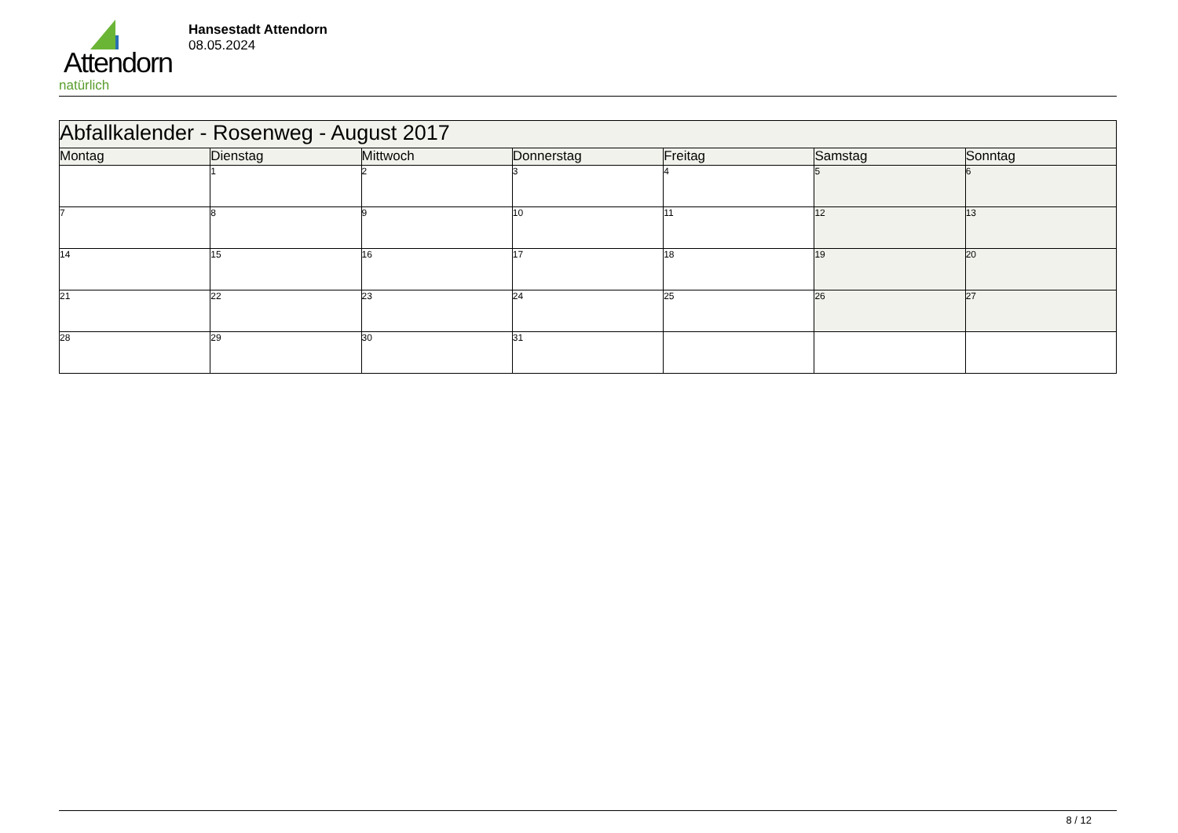Attendorn
natürlich
Hansestadt Attendorn
08.05.2024
| Abfallkalender - Rosenweg - August 2017 | | | | | | |
| --- | --- | --- | --- | --- | --- | --- |
| Montag | Dienstag | Mittwoch | Donnerstag | Freitag | Samstag | Sonntag |
| | 1 | 2 | 3 | 4 | 5 | 6 |
| 7 | 8 | 9 | 10 | 11 | 12 | 13 |
| 14 | 15 | 16 | 17 | 18 | 19 | 20 |
| 21 | 22 | 23 | 24 | 25 | 26 | 27 |
| 28 | 29 | 30 | 31 | | | |
8 / 12